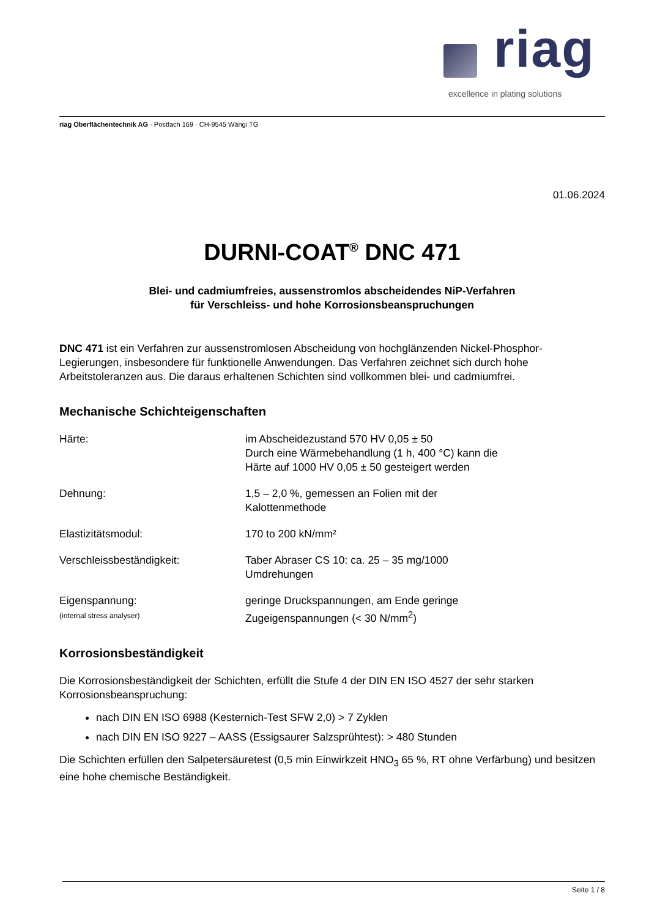riag
excellence in plating solutions
riag Oberflächentechnik AG · Postfach 169 · CH-9545 Wängi TG
01.06.2024
DURNI-COAT<sup>®</sup> DNC 471
Blei- und cadmiumfreies, aussenstromlos abscheidendes NiP-Verfahren
für Verschleiss- und hohe Korrosionsbeanspruchungen
DNC 471 ist ein Verfahren zur aussenstromlosen Abscheidung von hochglänzenden Nickel-Phosphor-Legierungen, insbesondere für funktionelle Anwendungen. Das Verfahren zeichnet sich durch hohe Arbeitstoleranzen aus. Die daraus erhaltenen Schichten sind vollkommen blei- und cadmiumfrei.
Mechanische Schichteigenschaften
| Härte: | im Abscheidezustand 570 HV 0,05 ± 50 Durch eine Wärmebehandlung (1 h, 400 °C) kann die Härte auf 1000 HV 0,05 ± 50 gesteigert werden |
| Dehnung: | 1,5 – 2,0 %, gemessen an Folien mit der Kalottenmethode |
| Elastizitätsmodul: | 170 to 200 kN/mm² |
| Verschleissbeständigkeit: | Taber Abraser CS 10: ca. 25 – 35 mg/1000 Umdrehungen |
| Eigenspannung: (internal stress analyser) | geringe Druckspannungen, am Ende geringe Zugeigenspannungen (< 30 N/mm<sup>2</sup>) |
Korrosionsbeständigkeit
Die Korrosionsbeständigkeit der Schichten, erfüllt die Stufe 4 der DIN EN ISO 4527 der sehr starken Korrosionsbeanspruchung:
nach DIN EN ISO 6988 (Kesternich-Test SFW 2,0) > 7 Zyklen
nach DIN EN ISO 9227 – AASS (Essigsaurer Salzsprühtest): > 480 Stunden
Die Schichten erfüllen den Salpetersäuretest (0,5 min Einwirkzeit HNO<sub>3</sub> 65 %, RT ohne Verfärbung) und besitzen eine hohe chemische Beständigkeit.
Seite 1 / 8